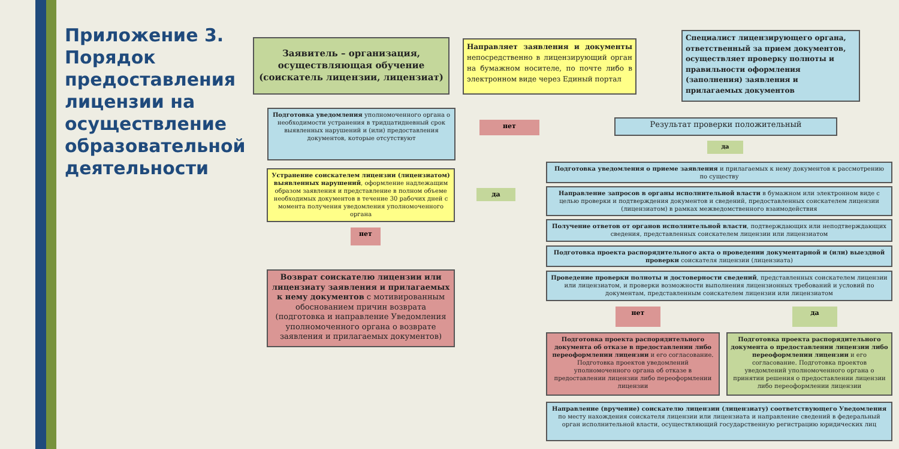Приложение 3. Порядок предоставления лицензии на осуществление образовательной деятельности
Заявитель – организация, осуществляющая обучение (соискатель лицензии, лицензиат)
Направляет заявления и документы непосредственно в лицензирующий орган на бумажном носителе, по почте либо в электронном виде через Единый портал
Специалист лицензирующего органа, ответственный за прием документов, осуществляет проверку полноты и правильности оформления (заполнения) заявления и прилагаемых документов
Подготовка уведомления уполномоченного органа о необходимости устранения в тридцатидневный срок выявленных нарушений и (или) предоставления документов, которые отсутствуют
нет Результат проверки положительный
да
Устранение соискателем лицензии (лицензиатом) выявленных нарушений, оформление надлежащим образом заявления и представление в полном объеме необходимых документов в течение 30 рабочих дней с момента получения уведомления уполномоченного органа
да
нет
Возврат соискателю лицензии или лицензиату заявления и прилагаемых к нему документов с мотивированным обоснованием причин возврата (подготовка и направление Уведомления уполномоченного органа о возврате заявления и прилагаемых документов)
Подготовка уведомления о приеме заявления и прилагаемых к нему документов к рассмотрению по существу
Направление запросов в органы исполнительной власти в бумажном или электронном виде с целью проверки и подтверждения документов и сведений, предоставленных соискателем лицензии (лицензиатом) в рамках межведомственного взаимодействия
Получение ответов от органов исполнительной власти, подтверждающих или неподтверждающих сведения, представленных соискателем лицензии или лицензиатом
Подготовка проекта распорядительного акта о проведении документарной и (или) выездной проверки соискателя лицензии (лицензиата)
Проведение проверки полноты и достоверности сведений, представленных соискателем лицензии или лицензиатом, и проверки возможности выполнения лицензионных требований и условий по документам, представленным соискателем лицензии или лицензиатом
нет да
Подготовка проекта распорядительного документа об отказе в предоставлении либо переоформлении лицензии и его согласование. Подготовка проектов уведомлений уполномоченного органа об отказе в предоставлении лицензии либо переоформлении лицензии
Подготовка проекта распорядительного документа о предоставлении лицензии либо переоформлении лицензии и его согласование. Подготовка проектов уведомлений уполномоченного органа о принятии решения о предоставлении лицензии либо переоформлении лицензии
Направление (вручение) соискателю лицензии (лицензиату) соответствующего Уведомления по месту нахождения соискателя лицензии или лицензиата и направление сведений в федеральный орган исполнительной власти, осуществляющий государственную регистрацию юридических лиц